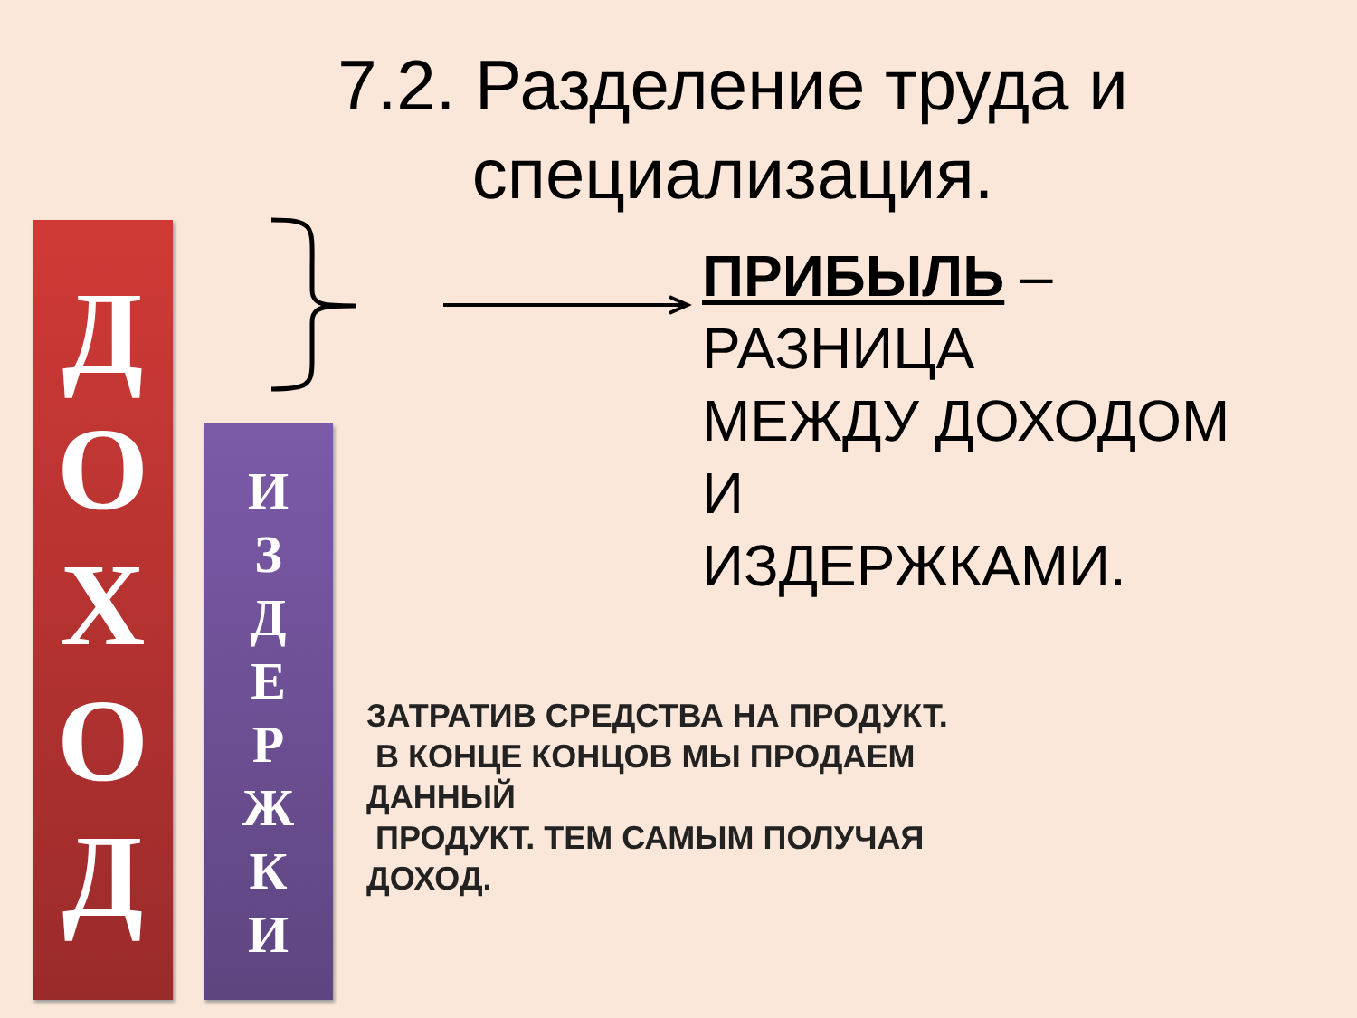7.2. Разделение труда и специализация.
Д
О
Х
О
Д
И
З
Д
Е
Р
Ж
К
И
ПРИБЫЛЬ –
РАЗНИЦА
МЕЖДУ ДОХОДОМ
И
ИЗДЕРЖКАМИ.
ЗАТРАТИВ СРЕДСТВА НА ПРОДУКТ.
В КОНЦЕ КОНЦОВ МЫ ПРОДАЕМ
ДАННЫЙ
ПРОДУКТ. ТЕМ САМЫМ ПОЛУЧАЯ
ДОХОД.